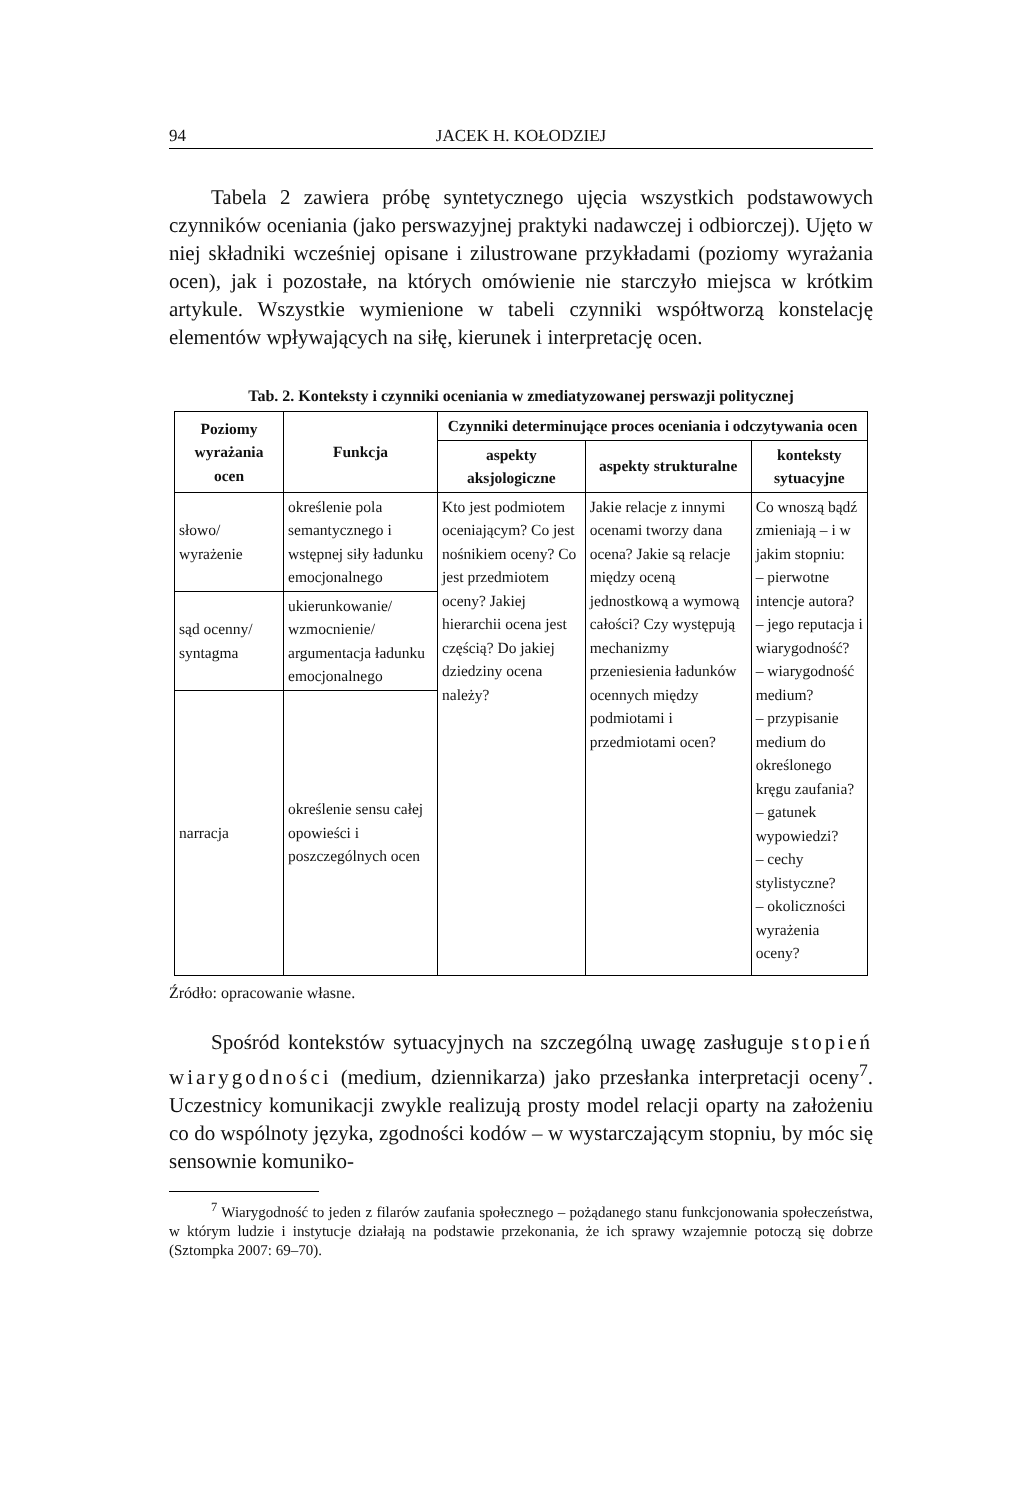94 JACEK H. KOŁODZIEJ
Tabela 2 zawiera próbę syntetycznego ujęcia wszystkich podstawowych czynników oceniania (jako perswazyjnej praktyki nadawczej i odbiorczej). Ujęto w niej składniki wcześniej opisane i zilustrowane przykładami (poziomy wyrażania ocen), jak i pozostałe, na których omówienie nie starczyło miejsca w krótkim artykule. Wszystkie wymienione w tabeli czynniki współtworzą konstelację elementów wpływających na siłę, kierunek i interpretację ocen.
Tab. 2. Konteksty i czynniki oceniania w zmediatyzowanej perswazji politycznej
| Poziomy wyrażania ocen | Funkcja | Czynniki determinujące proces oceniania i odczytywania ocen | | |
| --- | --- | --- | --- | --- |
| | | aspekty aksjologiczne | aspekty strukturalne | konteksty sytuacyjne |
| słowo/ wyrażenie | określenie pola semantycznego i wstępnej siły ładunku emocjonalnego | Kto jest podmiotem oceniającym? Co jest nośnikiem oceny? Co jest przedmiotem oceny? Jakiej hierarchii ocena jest częścią? Do jakiej dziedziny ocena należy? | Jakie relacje z innymi ocenami tworzy dana ocena? Jakie są relacje między oceną jednostkową a wymową całości? Czy występują mechanizmy przeniesienia ładunków ocennych między podmiotami i przedmiotami ocen? | Co wnoszą bądź zmieniają – i w jakim stopniu: – pierwotne intencje autora? – jego reputacja i wiarygodność? – wiarygodność medium? – przypisanie medium do określonego kręgu zaufania? – gatunek wypowiedzi? – cechy stylistyczne? – okoliczności wyrażenia oceny? |
| sąd ocenny/ syntagma | ukierunkowanie/ wzmocnienie/ argumentacja ładunku emocjonalnego | | | |
| narracja | określenie sensu całej opowieści i poszczególnych ocen | | | |
Źródło: opracowanie własne.
Spośród kontekstów sytuacyjnych na szczególną uwagę zasługuje stopień wiarygodności (medium, dziennikarza) jako przesłanka interpretacji oceny<sup>7</sup>. Uczestnicy komunikacji zwykle realizują prosty model relacji oparty na założeniu co do wspólnoty języka, zgodności kodów – w wystarczającym stopniu, by móc się sensownie komuniko-
<sup>7</sup> Wiarygodność to jeden z filarów zaufania społecznego – pożądanego stanu funkcjonowania społeczeństwa, w którym ludzie i instytucje działają na podstawie przekonania, że ich sprawy wzajemnie potoczą się dobrze (Sztompka 2007: 69–70).